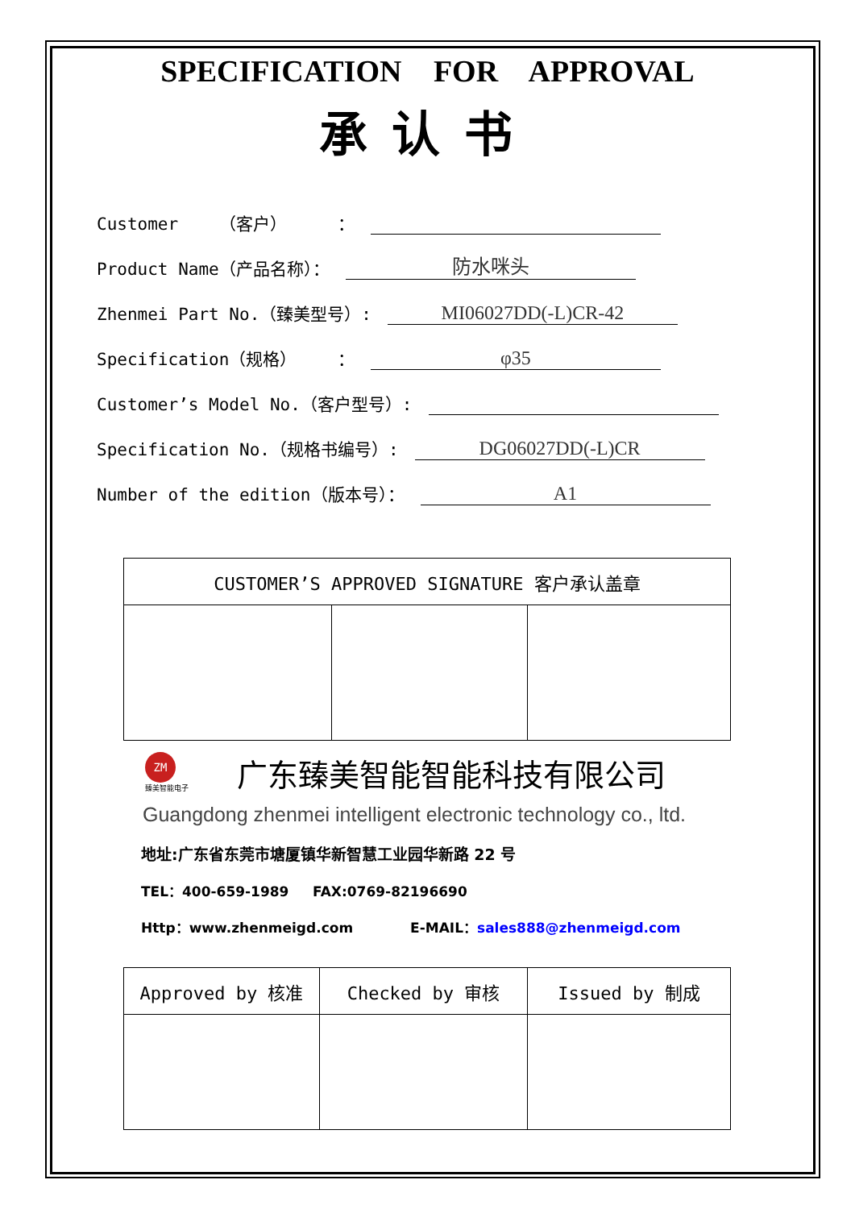SPECIFICATION FOR APPROVAL
承认书
Customer （客户） ：
Product Name（产品名称）： 防水咪头
Zhenmei Part No.（臻美型号）: MI06027DD(-L)CR-42
Specification（规格） ： φ35
Customer’s Model No.（客户型号）:
Specification No.（规格书编号）: DG06027DD(-L)CR
Number of the edition（版本号）： A1
| CUSTOMER’S APPROVED SIGNATURE 客户承认盖章 | | |
ZM
臻美智能电子
广东臻美智能智能科技有限公司
Guangdong zhenmei intelligent electronic technology co., ltd.
地址:广东省东莞市塘厦镇华新智慧工业园华新路 22 号
TEL：400-659-1989 FAX:0769-82196690
Http：www.zhenmeigd.com E-MAIL：sales888@zhenmeigd.com
| Approved by 核准 | Checked by 审核 | Issued by 制成 |